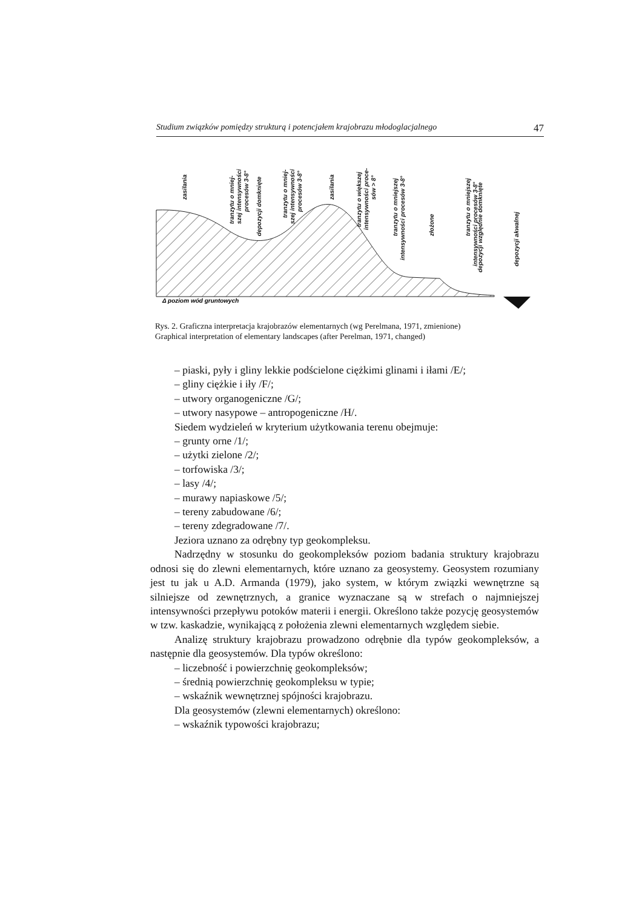Studium związków pomiędzy strukturą i potencjałem krajobrazu młodoglacjalnego 47
zasilania
tranzytu o mniej-
szej intensywności
procesów 3-8°
depozycji domknięte
tranzytu o mniej-
szej intensywności
procesów 3-8°
zasilania
tranzytu o większej
intensywności proce-
sów > 8°
tranzytu o mniejszej
intensywności procesów 3-8°
złożone
tranzytu o mniejszej
intensywności procesów 3-8°
depozycji względnie domknięte
depozycji akwalnej
Δ poziom wód gruntowych
Rys. 2. Graficzna interpretacja krajobrazów elementarnych (wg Perelmana, 1971, zmienione)
Graphical interpretation of elementary landscapes (after Perelman, 1971, changed)
– piaski, pyły i gliny lekkie podścielone ciężkimi glinami i iłami /E/;
– gliny ciężkie i iły /F/;
– utwory organogeniczne /G/;
– utwory nasypowe – antropogeniczne /H/.
Siedem wydzieleń w kryterium użytkowania terenu obejmuje:
– grunty orne /1/;
– użytki zielone /2/;
– torfowiska /3/;
– lasy /4/;
– murawy napiaskowe /5/;
– tereny zabudowane /6/;
– tereny zdegradowane /7/.
Jeziora uznano za odrębny typ geokompleksu.
Nadrzędny w stosunku do geokompleksów poziom badania struktury krajobrazu odnosi się do zlewni elementarnych, które uznano za geosystemy. Geosystem rozumiany jest tu jak u A.D. Armanda (1979), jako system, w którym związki wewnętrzne są silniejsze od zewnętrznych, a granice wyznaczane są w strefach o najmniejszej intensywności przepływu potoków materii i energii. Określono także pozycję geosystemów w tzw. kaskadzie, wynikającą z położenia zlewni elementarnych względem siebie.
Analizę struktury krajobrazu prowadzono odrębnie dla typów geokompleksów, a następnie dla geosystemów. Dla typów określono:
– liczebność i powierzchnię geokompleksów;
– średnią powierzchnię geokompleksu w typie;
– wskaźnik wewnętrznej spójności krajobrazu.
Dla geosystemów (zlewni elementarnych) określono:
– wskaźnik typowości krajobrazu;